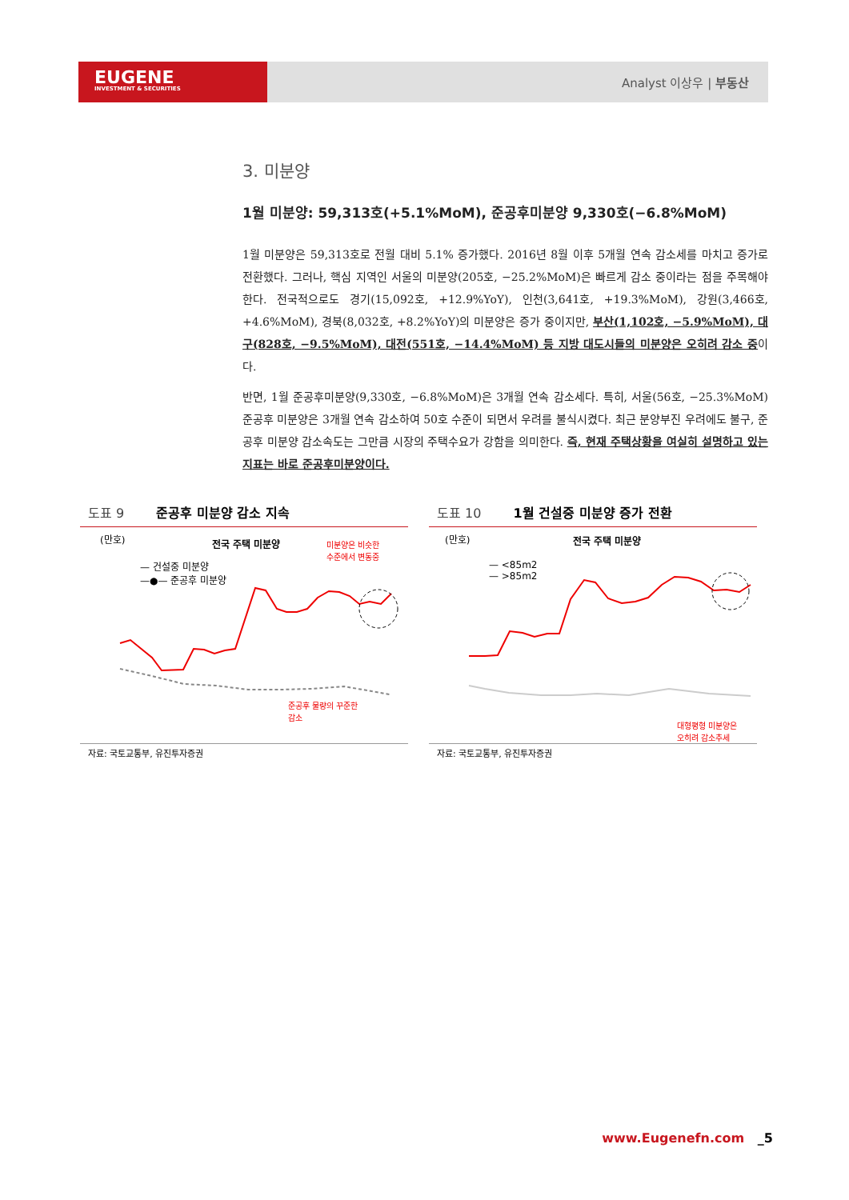EUGENE
INVESTMENT & SECURITIES
Analyst 이상우 | 부동산
3. 미분양
1월 미분양: 59,313호(+5.1%MoM), 준공후미분양 9,330호(−6.8%MoM)
1월 미분양은 59,313호로 전월 대비 5.1% 증가했다. 2016년 8월 이후 5개월 연속 감소세를 마치고 증가로 전환했다. 그러나, 핵심 지역인 서울의 미분양(205호, −25.2%MoM)은 빠르게 감소 중이라는 점을 주목해야 한다. 전국적으로도 경기(15,092호, +12.9%YoY), 인천(3,641호, +19.3%MoM), 강원(3,466호, +4.6%MoM), 경북(8,032호, +8.2%YoY)의 미분양은 증가 중이지만, 부산(1,102호, −5.9%MoM), 대구(828호, −9.5%MoM), 대전(551호, −14.4%MoM) 등 지방 대도시들의 미분양은 오히려 감소 중이다.
반면, 1월 준공후미분양(9,330호, −6.8%MoM)은 3개월 연속 감소세다. 특히, 서울(56호, −25.3%MoM) 준공후 미분양은 3개월 연속 감소하여 50호 수준이 되면서 우려를 불식시켰다. 최근 분양부진 우려에도 불구, 준공후 미분양 감소속도는 그만큼 시장의 주택수요가 강함을 의미한다. 즉, 현재 주택상황을 여실히 설명하고 있는 지표는 바로 준공후미분양이다.
도표 9 준공후 미분양 감소 지속
(만호) 전국 주택 미분양
미분양은 비슷한
수준에서 변동중
— 건설중 미분양
—●— 준공후 미분양
준공후 물량의 꾸준한
감소
자료: 국토교통부, 유진투자증권
도표 10 1월 건설중 미분양 증가 전환
(만호) 전국 주택 미분양
— <85m2
— >85m2
대형평형 미분양은
오히려 감소추세
자료: 국토교통부, 유진투자증권
www.Eugenefn.com _5